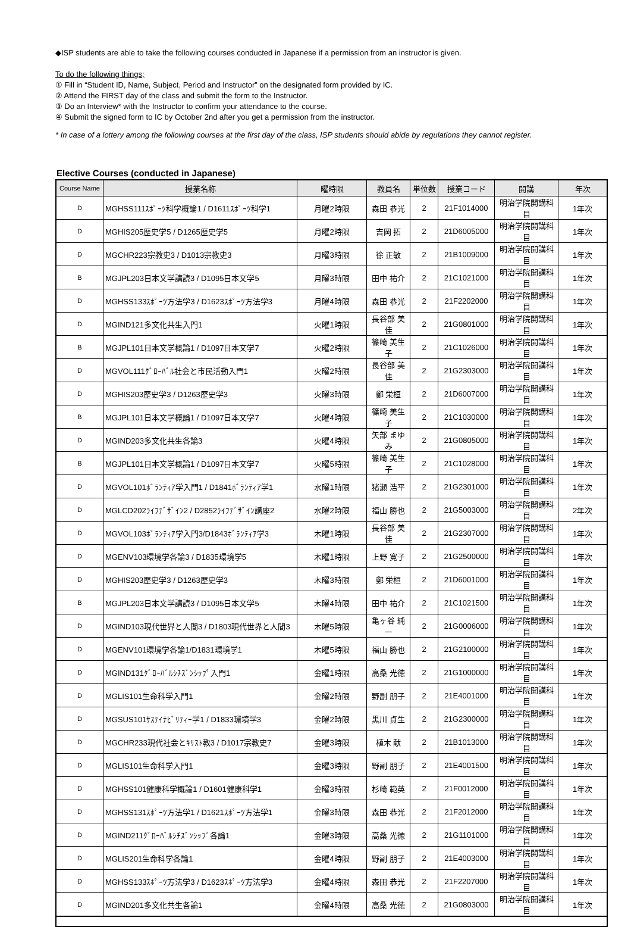◆ISP students are able to take the following courses conducted in Japanese if a permission from an instructor is given.
To do the following things;
① Fill in “Student ID, Name, Subject, Period and Instructor” on the designated form provided by IC.
② Attend the FIRST day of the class and submit the form to the Instructor.
③ Do an Interview* with the Instructor to confirm your attendance to the course.
④ Submit the signed form to IC by October 2nd after you get a permission from the instructor.
* In case of a lottery among the following courses at the first day of the class, ISP students should abide by regulations they cannot register.
Elective Courses (conducted in Japanese)
| Course Name | 授業名称 | 曜時限 | 教員名 | 単位数 | 授業コード | 開講 | 年次 |
| --- | --- | --- | --- | --- | --- | --- | --- |
| D | MGHSS111ｽﾎﾟｰﾂ科学概論1 / D1611ｽﾎﾟｰﾂ科学1 | 月曜2時限 | 森田 恭光 | 2 | 21F1014000 | 明治学院開講科目 | 1年次 |
| D | MGHIS205歴史学5 / D1265歴史学5 | 月曜2時限 | 吉岡 拓 | 2 | 21D6005000 | 明治学院開講科目 | 1年次 |
| D | MGCHR223宗教史3 / D1013宗教史3 | 月曜3時限 | 徐 正敏 | 2 | 21B1009000 | 明治学院開講科目 | 1年次 |
| B | MGJPL203日本文学講読3 / D1095日本文学5 | 月曜3時限 | 田中 祐介 | 2 | 21C1021000 | 明治学院開講科目 | 1年次 |
| D | MGHSS133ｽﾎﾟｰﾂ方法学3 / D1623ｽﾎﾟｰﾂ方法学3 | 月曜4時限 | 森田 恭光 | 2 | 21F2202000 | 明治学院開講科目 | 1年次 |
| D | MGIND121多文化共生入門1 | 火曜1時限 | 長谷部 美佳 | 2 | 21G0801000 | 明治学院開講科目 | 1年次 |
| B | MGJPL101日本文学概論1 / D1097日本文学7 | 火曜2時限 | 篠崎 美生子 | 2 | 21C1026000 | 明治学院開講科目 | 1年次 |
| D | MGVOL111ｸﾞﾛｰﾊﾞﾙ社会と市民活動入門1 | 火曜2時限 | 長谷部 美佳 | 2 | 21G2303000 | 明治学院開講科目 | 1年次 |
| D | MGHIS203歴史学3 / D1263歴史学3 | 火曜3時限 | 鄭 栄桓 | 2 | 21D6007000 | 明治学院開講科目 | 1年次 |
| B | MGJPL101日本文学概論1 / D1097日本文学7 | 火曜4時限 | 篠崎 美生子 | 2 | 21C1030000 | 明治学院開講科目 | 1年次 |
| D | MGIND203多文化共生各論3 | 火曜4時限 | 矢部 まゆみ | 2 | 21G0805000 | 明治学院開講科目 | 1年次 |
| B | MGJPL101日本文学概論1 / D1097日本文学7 | 火曜5時限 | 篠崎 美生子 | 2 | 21C1028000 | 明治学院開講科目 | 1年次 |
| D | MGVOL101ﾎﾞﾗﾝﾃｨｱ学入門1 / D1841ﾎﾞﾗﾝﾃｨｱ学1 | 水曜1時限 | 猪瀬 浩平 | 2 | 21G2301000 | 明治学院開講科目 | 1年次 |
| D | MGLCD202ﾗｲﾌﾃﾞｻﾞｲﾝ2 / D2852ﾗｲﾌﾃﾞｻﾞｲﾝ講座2 | 水曜2時限 | 福山 勝也 | 2 | 21G5003000 | 明治学院開講科目 | 2年次 |
| D | MGVOL103ﾎﾞﾗﾝﾃｨｱ学入門3/D1843ﾎﾞﾗﾝﾃｨｱ学3 | 木曜1時限 | 長谷部 美佳 | 2 | 21G2307000 | 明治学院開講科目 | 1年次 |
| D | MGENV103環境学各論3 / D1835環境学5 | 木曜1時限 | 上野 寛子 | 2 | 21G2500000 | 明治学院開講科目 | 1年次 |
| D | MGHIS203歴史学3 / D1263歴史学3 | 木曜3時限 | 鄭 栄桓 | 2 | 21D6001000 | 明治学院開講科目 | 1年次 |
| B | MGJPL203日本文学講読3 / D1095日本文学5 | 木曜4時限 | 田中 祐介 | 2 | 21C1021500 | 明治学院開講科目 | 1年次 |
| D | MGIND103現代世界と人間3 / D1803現代世界と人間3 | 木曜5時限 | 亀ヶ谷 純一 | 2 | 21G0006000 | 明治学院開講科目 | 1年次 |
| D | MGENV101環境学各論1/D1831環境学1 | 木曜5時限 | 福山 勝也 | 2 | 21G2100000 | 明治学院開講科目 | 1年次 |
| D | MGIND131ｸﾞﾛｰﾊﾞﾙｼﾁｽﾞﾝｼｯﾌﾟ入門1 | 金曜1時限 | 高桑 光徳 | 2 | 21G1000000 | 明治学院開講科目 | 1年次 |
| D | MGLIS101生命科学入門1 | 金曜2時限 | 野副 朋子 | 2 | 21E4001000 | 明治学院開講科目 | 1年次 |
| D | MGSUS101ｻｽﾃｲﾅﾋﾞﾘﾃｨｰ学1 / D1833環境学3 | 金曜2時限 | 黒川 貞生 | 2 | 21G2300000 | 明治学院開講科目 | 1年次 |
| D | MGCHR233現代社会とｷﾘｽﾄ教3 / D1017宗教史7 | 金曜3時限 | 植木 献 | 2 | 21B1013000 | 明治学院開講科目 | 1年次 |
| D | MGLIS101生命科学入門1 | 金曜3時限 | 野副 朋子 | 2 | 21E4001500 | 明治学院開講科目 | 1年次 |
| D | MGHSS101健康科学概論1 / D1601健康科学1 | 金曜3時限 | 杉崎 範英 | 2 | 21F0012000 | 明治学院開講科目 | 1年次 |
| D | MGHSS131ｽﾎﾟｰﾂ方法学1 / D1621ｽﾎﾟｰﾂ方法学1 | 金曜3時限 | 森田 恭光 | 2 | 21F2012000 | 明治学院開講科目 | 1年次 |
| D | MGIND211ｸﾞﾛｰﾊﾞﾙｼﾁｽﾞﾝｼｯﾌﾟ各論1 | 金曜3時限 | 高桑 光徳 | 2 | 21G1101000 | 明治学院開講科目 | 1年次 |
| D | MGLIS201生命科学各論1 | 金曜4時限 | 野副 朋子 | 2 | 21E4003000 | 明治学院開講科目 | 1年次 |
| D | MGHSS133ｽﾎﾟｰﾂ方法学3 / D1623ｽﾎﾟｰﾂ方法学3 | 金曜4時限 | 森田 恭光 | 2 | 21F2207000 | 明治学院開講科目 | 1年次 |
| D | MGIND201多文化共生各論1 | 金曜4時限 | 高桑 光徳 | 2 | 21G0803000 | 明治学院開講科目 | 1年次 |